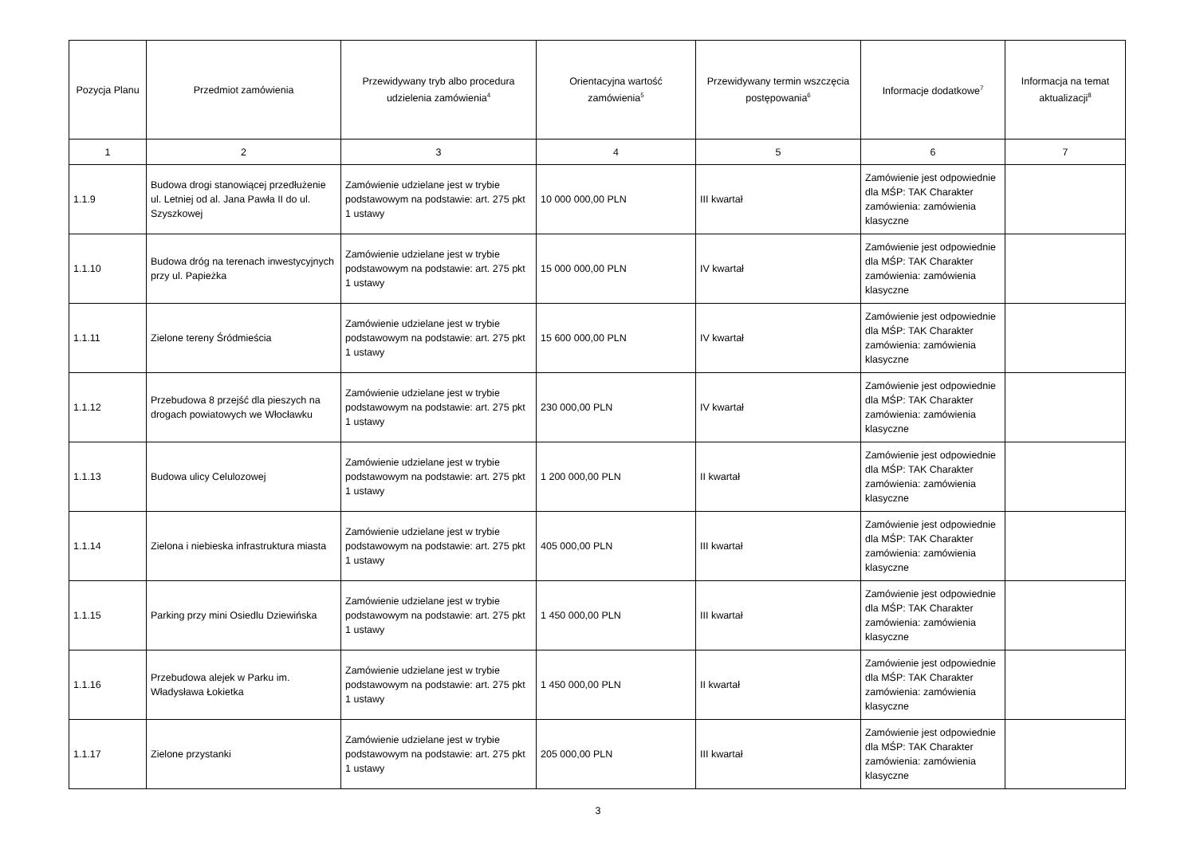| Pozycja Planu | Przedmiot zamówienia | Przewidywany tryb albo procedura udzielenia zamówienia<sup>4</sup> | Orientacyjna wartość zamówienia<sup>5</sup> | Przewidywany termin wszczęcia postępowania<sup>6</sup> | Informacje dodatkowe<sup>7</sup> | Informacja na temat aktualizacji<sup>8</sup> |
| --- | --- | --- | --- | --- | --- | --- |
| 1 | 2 | 3 | 4 | 5 | 6 | 7 |
| 1.1.9 | Budowa drogi stanowiącej przedłużenie ul. Letniej od al. Jana Pawła II do ul. Szyszkowej | Zamówienie udzielane jest w trybie podstawowym na podstawie: art. 275 pkt 1 ustawy | 10 000 000,00 PLN | III kwartał | Zamówienie jest odpowiednie dla MŚP: TAK Charakter zamówienia: zamówienia klasyczne | |
| 1.1.10 | Budowa dróg na terenach inwestycyjnych przy ul. Papieżka | Zamówienie udzielane jest w trybie podstawowym na podstawie: art. 275 pkt 1 ustawy | 15 000 000,00 PLN | IV kwartał | Zamówienie jest odpowiednie dla MŚP: TAK Charakter zamówienia: zamówienia klasyczne | |
| 1.1.11 | Zielone tereny Śródmieścia | Zamówienie udzielane jest w trybie podstawowym na podstawie: art. 275 pkt 1 ustawy | 15 600 000,00 PLN | IV kwartał | Zamówienie jest odpowiednie dla MŚP: TAK Charakter zamówienia: zamówienia klasyczne | |
| 1.1.12 | Przebudowa 8 przejść dla pieszych na drogach powiatowych we Włocławku | Zamówienie udzielane jest w trybie podstawowym na podstawie: art. 275 pkt 1 ustawy | 230 000,00 PLN | IV kwartał | Zamówienie jest odpowiednie dla MŚP: TAK Charakter zamówienia: zamówienia klasyczne | |
| 1.1.13 | Budowa ulicy Celulozowej | Zamówienie udzielane jest w trybie podstawowym na podstawie: art. 275 pkt 1 ustawy | 1 200 000,00 PLN | II kwartał | Zamówienie jest odpowiednie dla MŚP: TAK Charakter zamówienia: zamówienia klasyczne | |
| 1.1.14 | Zielona i niebieska infrastruktura miasta | Zamówienie udzielane jest w trybie podstawowym na podstawie: art. 275 pkt 1 ustawy | 405 000,00 PLN | III kwartał | Zamówienie jest odpowiednie dla MŚP: TAK Charakter zamówienia: zamówienia klasyczne | |
| 1.1.15 | Parking przy mini Osiedlu Dziewińska | Zamówienie udzielane jest w trybie podstawowym na podstawie: art. 275 pkt 1 ustawy | 1 450 000,00 PLN | III kwartał | Zamówienie jest odpowiednie dla MŚP: TAK Charakter zamówienia: zamówienia klasyczne | |
| 1.1.16 | Przebudowa alejek w Parku im. Władysława Łokietka | Zamówienie udzielane jest w trybie podstawowym na podstawie: art. 275 pkt 1 ustawy | 1 450 000,00 PLN | II kwartał | Zamówienie jest odpowiednie dla MŚP: TAK Charakter zamówienia: zamówienia klasyczne | |
| 1.1.17 | Zielone przystanki | Zamówienie udzielane jest w trybie podstawowym na podstawie: art. 275 pkt 1 ustawy | 205 000,00 PLN | III kwartał | Zamówienie jest odpowiednie dla MŚP: TAK Charakter zamówienia: zamówienia klasyczne | |
3